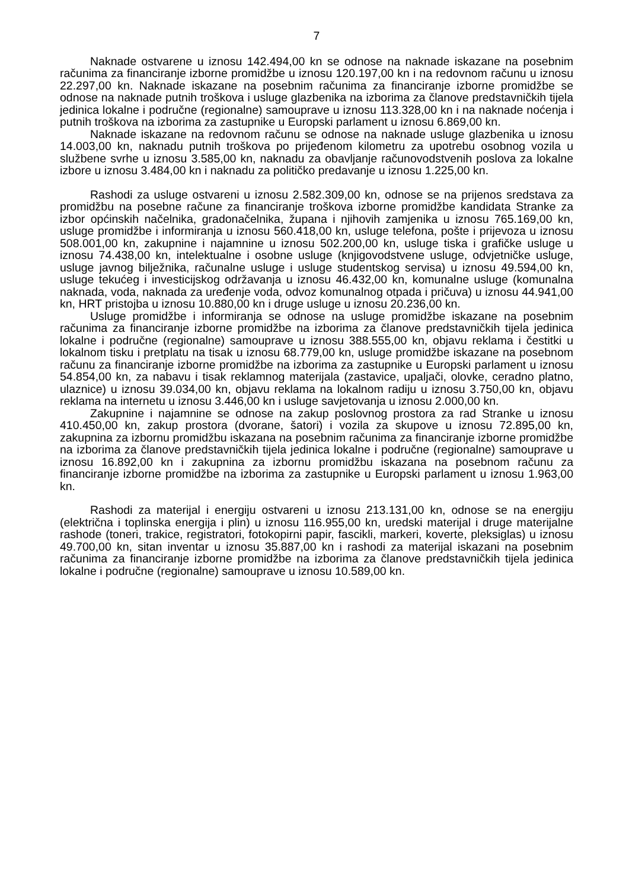7
Naknade ostvarene u iznosu 142.494,00 kn se odnose na naknade iskazane na posebnim računima za financiranje izborne promidžbe u iznosu 120.197,00 kn i na redovnom računu u iznosu 22.297,00 kn. Naknade iskazane na posebnim računima za financiranje izborne promidžbe se odnose na naknade putnih troškova i usluge glazbenika na izborima za članove predstavničkih tijela jedinica lokalne i područne (regionalne) samouprave u iznosu 113.328,00 kn i na naknade noćenja i putnih troškova na izborima za zastupnike u Europski parlament u iznosu 6.869,00 kn.
Naknade iskazane na redovnom računu se odnose na naknade usluge glazbenika u iznosu 14.003,00 kn, naknadu putnih troškova po prijeđenom kilometru za upotrebu osobnog vozila u službene svrhe u iznosu 3.585,00 kn, naknadu za obavljanje računovodstvenih poslova za lokalne izbore u iznosu 3.484,00 kn i naknadu za političko predavanje u iznosu 1.225,00 kn.
Rashodi za usluge ostvareni u iznosu 2.582.309,00 kn, odnose se na prijenos sredstava za promidžbu na posebne račune za financiranje troškova izborne promidžbe kandidata Stranke za izbor općinskih načelnika, gradonačelnika, župana i njihovih zamjenika u iznosu 765.169,00 kn, usluge promidžbe i informiranja u iznosu 560.418,00 kn, usluge telefona, pošte i prijevoza u iznosu 508.001,00 kn, zakupnine i najamnine u iznosu 502.200,00 kn, usluge tiska i grafičke usluge u iznosu 74.438,00 kn, intelektualne i osobne usluge (knjigovodstvene usluge, odvjetničke usluge, usluge javnog bilježnika, računalne usluge i usluge studentskog servisa) u iznosu 49.594,00 kn, usluge tekućeg i investicijskog održavanja u iznosu 46.432,00 kn, komunalne usluge (komunalna naknada, voda, naknada za uređenje voda, odvoz komunalnog otpada i pričuva) u iznosu 44.941,00 kn, HRT pristojba u iznosu 10.880,00 kn i druge usluge u iznosu 20.236,00 kn.
Usluge promidžbe i informiranja se odnose na usluge promidžbe iskazane na posebnim računima za financiranje izborne promidžbe na izborima za članove predstavničkih tijela jedinica lokalne i područne (regionalne) samouprave u iznosu 388.555,00 kn, objavu reklama i čestitki u lokalnom tisku i pretplatu na tisak u iznosu 68.779,00 kn, usluge promidžbe iskazane na posebnom računu za financiranje izborne promidžbe na izborima za zastupnike u Europski parlament u iznosu 54.854,00 kn, za nabavu i tisak reklamnog materijala (zastavice, upaljači, olovke, ceradno platno, ulaznice) u iznosu 39.034,00 kn, objavu reklama na lokalnom radiju u iznosu 3.750,00 kn, objavu reklama na internetu u iznosu 3.446,00 kn i usluge savjetovanja u iznosu 2.000,00 kn.
Zakupnine i najamnine se odnose na zakup poslovnog prostora za rad Stranke u iznosu 410.450,00 kn, zakup prostora (dvorane, šatori) i vozila za skupove u iznosu 72.895,00 kn, zakupnina za izbornu promidžbu iskazana na posebnim računima za financiranje izborne promidžbe na izborima za članove predstavničkih tijela jedinica lokalne i područne (regionalne) samouprave u iznosu 16.892,00 kn i zakupnina za izbornu promidžbu iskazana na posebnom računu za financiranje izborne promidžbe na izborima za zastupnike u Europski parlament u iznosu 1.963,00 kn.
Rashodi za materijal i energiju ostvareni u iznosu 213.131,00 kn, odnose se na energiju (električna i toplinska energija i plin) u iznosu 116.955,00 kn, uredski materijal i druge materijalne rashode (toneri, trakice, registratori, fotokopirni papir, fascikli, markeri, koverte, pleksiglas) u iznosu 49.700,00 kn, sitan inventar u iznosu 35.887,00 kn i rashodi za materijal iskazani na posebnim računima za financiranje izborne promidžbe na izborima za članove predstavničkih tijela jedinica lokalne i područne (regionalne) samouprave u iznosu 10.589,00 kn.